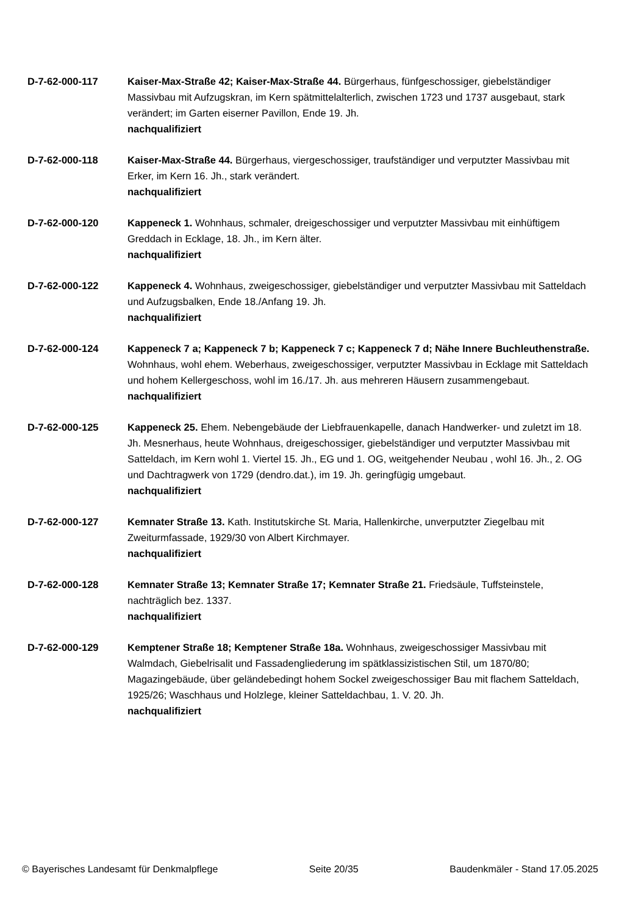D-7-62-000-117 Kaiser-Max-Straße 42; Kaiser-Max-Straße 44. Bürgerhaus, fünfgeschossiger, giebelständiger Massivbau mit Aufzugskran, im Kern spätmittelalterlich, zwischen 1723 und 1737 ausgebaut, stark verändert; im Garten eiserner Pavillon, Ende 19. Jh.
nachqualifiziert
D-7-62-000-118 Kaiser-Max-Straße 44. Bürgerhaus, viergeschossiger, traufständiger und verputzter Massivbau mit Erker, im Kern 16. Jh., stark verändert.
nachqualifiziert
D-7-62-000-120 Kappeneck 1. Wohnhaus, schmaler, dreigeschossiger und verputzter Massivbau mit einhüftigem Greddach in Ecklage, 18. Jh., im Kern älter.
nachqualifiziert
D-7-62-000-122 Kappeneck 4. Wohnhaus, zweigeschossiger, giebelständiger und verputzter Massivbau mit Satteldach und Aufzugsbalken, Ende 18./Anfang 19. Jh.
nachqualifiziert
D-7-62-000-124 Kappeneck 7 a; Kappeneck 7 b; Kappeneck 7 c; Kappeneck 7 d; Nähe Innere Buchleuthenstraße. Wohnhaus, wohl ehem. Weberhaus, zweigeschossiger, verputzter Massivbau in Ecklage mit Satteldach und hohem Kellergeschoss, wohl im 16./17. Jh. aus mehreren Häusern zusammengebaut.
nachqualifiziert
D-7-62-000-125 Kappeneck 25. Ehem. Nebengebäude der Liebfrauenkapelle, danach Handwerker- und zuletzt im 18. Jh. Mesnerhaus, heute Wohnhaus, dreigeschossiger, giebelständiger und verputzter Massivbau mit Satteldach, im Kern wohl 1. Viertel 15. Jh., EG und 1. OG, weitgehender Neubau , wohl 16. Jh., 2. OG und Dachtragwerk von 1729 (dendro.dat.), im 19. Jh. geringfügig umgebaut.
nachqualifiziert
D-7-62-000-127 Kemnater Straße 13. Kath. Institutskirche St. Maria, Hallenkirche, unverputzter Ziegelbau mit Zweiturmfassade, 1929/30 von Albert Kirchmayer.
nachqualifiziert
D-7-62-000-128 Kemnater Straße 13; Kemnater Straße 17; Kemnater Straße 21. Friedsäule, Tuffsteinstele, nachträglich bez. 1337.
nachqualifiziert
D-7-62-000-129 Kemptener Straße 18; Kemptener Straße 18a. Wohnhaus, zweigeschossiger Massivbau mit Walmdach, Giebelrisalit und Fassadengliederung im spätklassizistischen Stil, um 1870/80; Magazingebäude, über geländebedingt hohem Sockel zweigeschossiger Bau mit flachem Satteldach, 1925/26; Waschhaus und Holzlege, kleiner Satteldachbau, 1. V. 20. Jh.
nachqualifiziert
© Bayerisches Landesamt für Denkmalpflege Seite 20/35 Baudenkmäler - Stand 17.05.2025